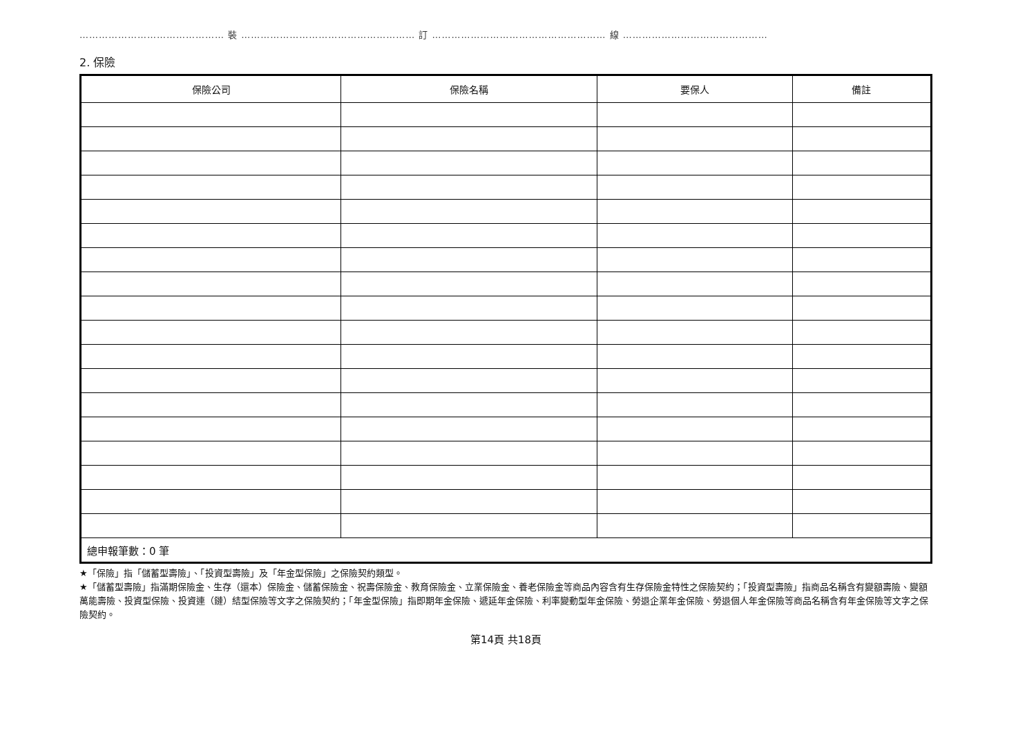……………………………………… 裝 ……………………………………………… 訂 ……………………………………………… 線 ………………………………………
2. 保險
| 保險公司 | 保險名稱 | 要保人 | 備註 |
| --- | --- | --- | --- |
| 總申報筆數：0 筆 | | | |
★「保險」指「儲蓄型壽險」、「投資型壽險」及「年金型保險」之保險契約類型。
★「儲蓄型壽險」指滿期保險金、生存（還本）保險金、儲蓄保險金、祝壽保險金、教育保險金、立業保險金、養老保險金等商品內容含有生存保險金特性之保險契約；「投資型壽險」指商品名稱含有變額壽險、變額萬能壽險、投資型保險、投資連（鏈）結型保險等文字之保險契約；「年金型保險」指即期年金保險、遞延年金保險、利率變動型年金保險、勞退企業年金保險、勞退個人年金保險等商品名稱含有年金保險等文字之保險契約。
第14頁 共18頁